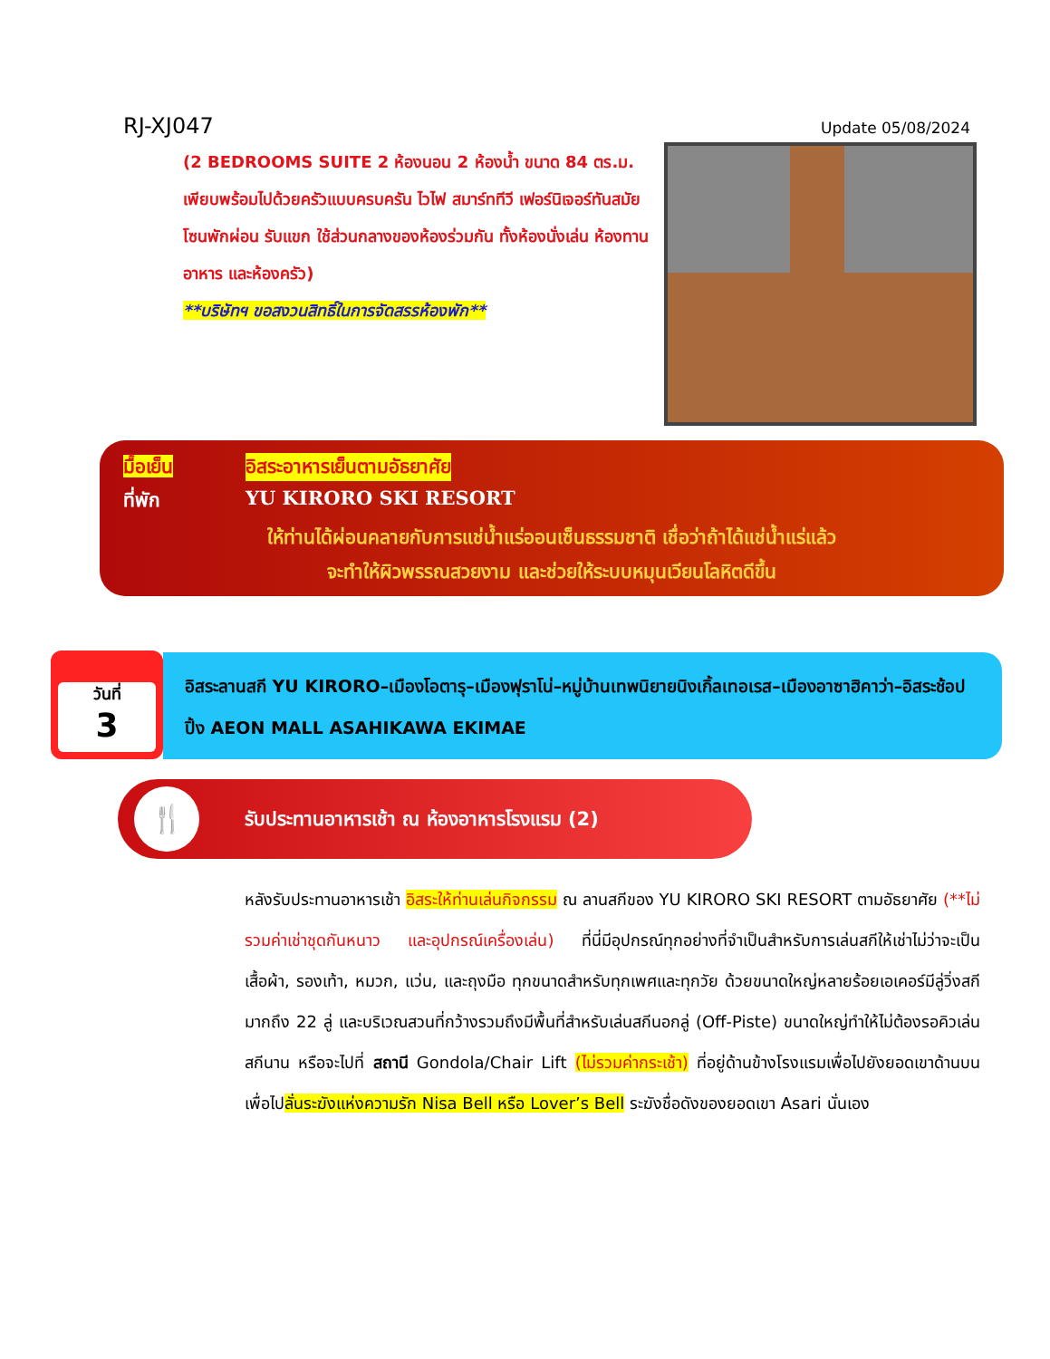RJ-XJ047
Update 05/08/2024
(2 BEDROOMS SUITE 2 ห้องนอน 2 ห้องน้ำ ขนาด 84 ตร.ม. เพียบพร้อมไปด้วยครัวแบบครบครัน ไวไฟ สมาร์ททีวี เฟอร์นิเจอร์ทันสมัย โซนพักผ่อน รับแขก ใช้ส่วนกลางของห้องร่วมกัน ทั้งห้องนั่งเล่น ห้องทานอาหาร และห้องครัว)
**บริษัทฯ ขอสงวนสิทธิ์ในการจัดสรรห้องพัก**
มื้อเย็น อิสระอาหารเย็นตามอัธยาศัย
ที่พัก YU KIRORO SKI RESORT
ให้ท่านได้ผ่อนคลายกับการแช่น้ำแร่ออนเซ็นธรรมชาติ เชื่อว่าถ้าได้แช่น้ำแร่แล้ว
จะทำให้ผิวพรรณสวยงาม และช่วยให้ระบบหมุนเวียนโลหิตดีขึ้น
วันที่
3
อิสระลานสกี YU KIRORO–เมืองโอตารุ–เมืองฟุราโน่–หมู่บ้านเทพนิยายนิงเกิ้ลเทอเรส–เมืองอาซาฮิคาว่า–อิสระช้อปปิ้ง AEON MALL ASAHIKAWA EKIMAE
🍴
รับประทานอาหารเช้า ณ ห้องอาหารโรงแรม (2)
หลังรับประทานอาหารเช้า อิสระให้ท่านเล่นกิจกรรม ณ ลานสกีของ YU KIRORO SKI RESORT ตามอัธยาศัย (**ไม่รวมค่าเช่าชุดกันหนาว และอุปกรณ์เครื่องเล่น) ที่นี่มีอุปกรณ์ทุกอย่างที่จำเป็นสำหรับการเล่นสกีให้เช่าไม่ว่าจะเป็นเสื้อผ้า, รองเท้า, หมวก, แว่น, และถุงมือ ทุกขนาดสำหรับทุกเพศและทุกวัย ด้วยขนาดใหญ่หลายร้อยเอเคอร์มีลู่วิ่งสกีมากถึง 22 ลู่ และบริเวณสวนที่กว้างรวมถึงมีพื้นที่สำหรับเล่นสกีนอกลู่ (Off-Piste) ขนาดใหญ่ทำให้ไม่ต้องรอคิวเล่นสกีนาน หรือจะไปที่ สถานี Gondola/Chair Lift (ไม่รวมค่ากระเช้า) ที่อยู่ด้านข้างโรงแรมเพื่อไปยังยอดเขาด้านบน เพื่อไปลั่นระฆังแห่งความรัก Nisa Bell หรือ Lover’s Bell ระฆังชื่อดังของยอดเขา Asari นั่นเอง